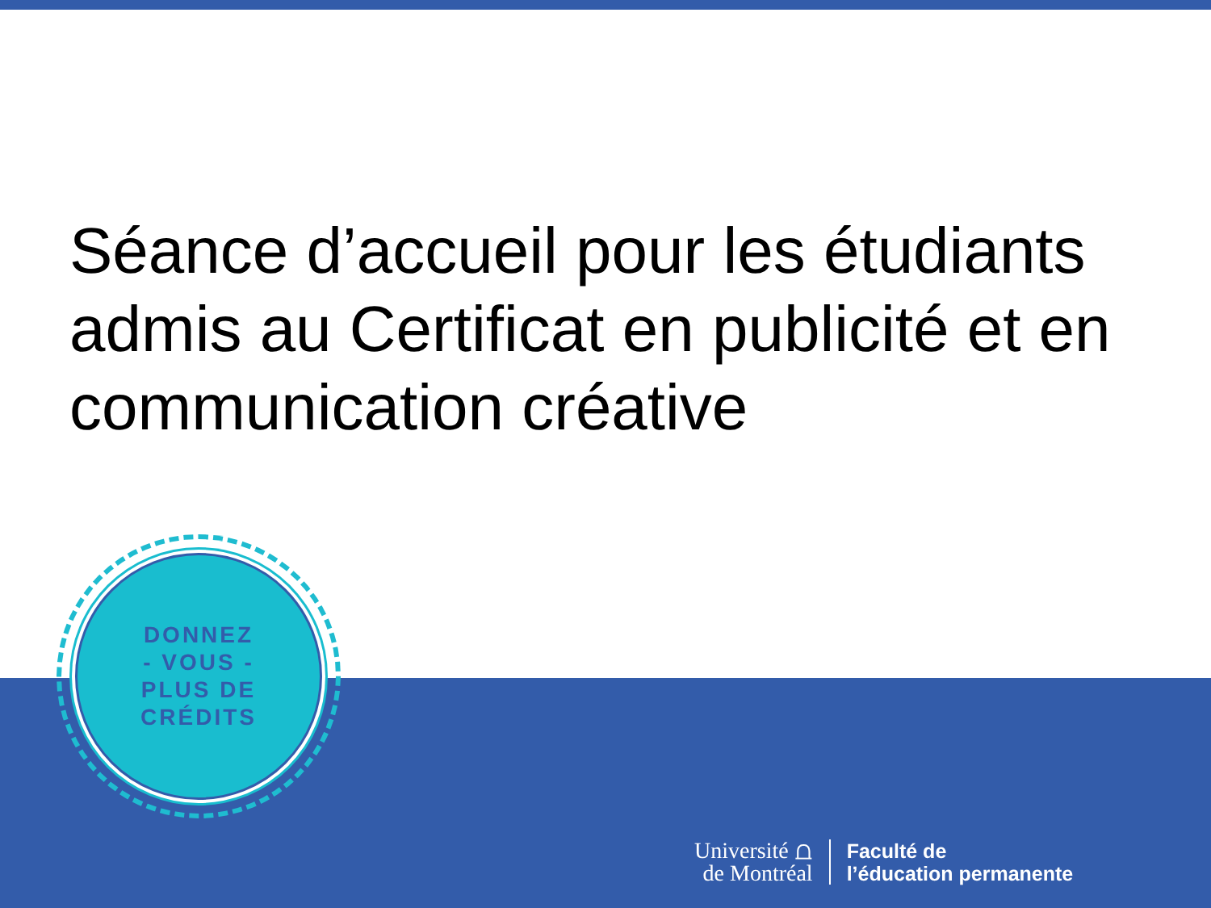Séance d’accueil pour les étudiants admis au Certificat en publicité et en communication créative
DONNEZ
- VOUS -
PLUS DE
CRÉDITS
Université ⩍
de Montréal
Faculté de
l’éducation permanente